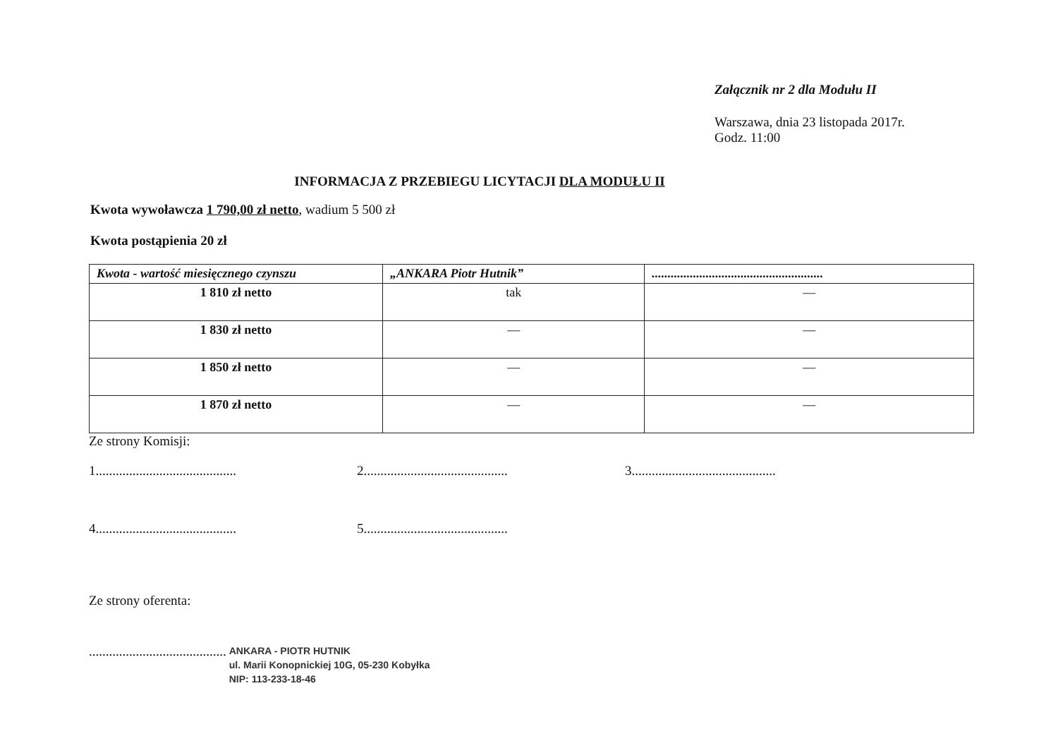Załącznik nr 2 dla Modułu II
Warszawa, dnia 23 listopada 2017r.
Godz. 11:00
INFORMACJA Z PRZEBIEGU LICYTACJI DLA MODUŁU II
Kwota wywoławcza 1 790,00 zł netto, wadium 5 500 zł
Kwota postąpienia 20 zł
| Kwota - wartość miesięcznego czynszu | „ANKARA Piotr Hutnik” | ...................................................... |
| --- | --- | --- |
| 1 810 zł netto | tak | — |
| 1 830 zł netto | — | — |
| 1 850 zł netto | — | — |
| 1 870 zł netto | — | — |
Ze strony Komisji:
1.......................................... 2........................................... 3...........................................
4.......................................... 5...........................................
Ze strony oferenta:
.........................................
ANKARA - PIOTR HUTNIK
ul. Marii Konopnickiej 10G, 05-230 Kobyłka
NIP: 113-233-18-46